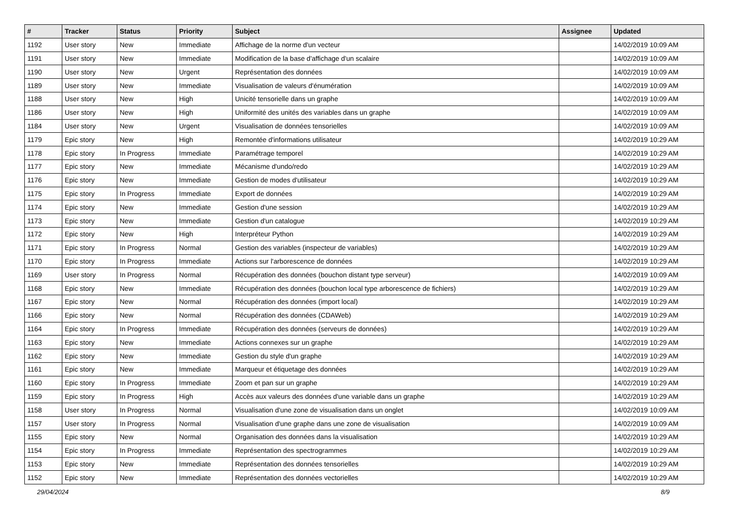| # | Tracker | Status | Priority | Subject | Assignee | Updated |
| --- | --- | --- | --- | --- | --- | --- |
| 1192 | User story | New | Immediate | Affichage de la norme d'un vecteur | | 14/02/2019 10:09 AM |
| 1191 | User story | New | Immediate | Modification de la base d'affichage d'un scalaire | | 14/02/2019 10:09 AM |
| 1190 | User story | New | Urgent | Représentation des données | | 14/02/2019 10:09 AM |
| 1189 | User story | New | Immediate | Visualisation de valeurs d'énumération | | 14/02/2019 10:09 AM |
| 1188 | User story | New | High | Unicité tensorielle dans un graphe | | 14/02/2019 10:09 AM |
| 1186 | User story | New | High | Uniformité des unités des variables dans un graphe | | 14/02/2019 10:09 AM |
| 1184 | User story | New | Urgent | Visualisation de données tensorielles | | 14/02/2019 10:09 AM |
| 1179 | Epic story | New | High | Remontée d'informations utilisateur | | 14/02/2019 10:29 AM |
| 1178 | Epic story | In Progress | Immediate | Paramétrage temporel | | 14/02/2019 10:29 AM |
| 1177 | Epic story | New | Immediate | Mécanisme d'undo/redo | | 14/02/2019 10:29 AM |
| 1176 | Epic story | New | Immediate | Gestion de modes d'utilisateur | | 14/02/2019 10:29 AM |
| 1175 | Epic story | In Progress | Immediate | Export de données | | 14/02/2019 10:29 AM |
| 1174 | Epic story | New | Immediate | Gestion d'une session | | 14/02/2019 10:29 AM |
| 1173 | Epic story | New | Immediate | Gestion d'un catalogue | | 14/02/2019 10:29 AM |
| 1172 | Epic story | New | High | Interpréteur Python | | 14/02/2019 10:29 AM |
| 1171 | Epic story | In Progress | Normal | Gestion des variables (inspecteur de variables) | | 14/02/2019 10:29 AM |
| 1170 | Epic story | In Progress | Immediate | Actions sur l'arborescence de données | | 14/02/2019 10:29 AM |
| 1169 | User story | In Progress | Normal | Récupération des données (bouchon distant type serveur) | | 14/02/2019 10:09 AM |
| 1168 | Epic story | New | Immediate | Récupération des données (bouchon local type arborescence de fichiers) | | 14/02/2019 10:29 AM |
| 1167 | Epic story | New | Normal | Récupération des données (import local) | | 14/02/2019 10:29 AM |
| 1166 | Epic story | New | Normal | Récupération des données (CDAWeb) | | 14/02/2019 10:29 AM |
| 1164 | Epic story | In Progress | Immediate | Récupération des données (serveurs de données) | | 14/02/2019 10:29 AM |
| 1163 | Epic story | New | Immediate | Actions connexes sur un graphe | | 14/02/2019 10:29 AM |
| 1162 | Epic story | New | Immediate | Gestion du style d'un graphe | | 14/02/2019 10:29 AM |
| 1161 | Epic story | New | Immediate | Marqueur et étiquetage des données | | 14/02/2019 10:29 AM |
| 1160 | Epic story | In Progress | Immediate | Zoom et pan sur un graphe | | 14/02/2019 10:29 AM |
| 1159 | Epic story | In Progress | High | Accès aux valeurs des données d'une variable dans un graphe | | 14/02/2019 10:29 AM |
| 1158 | User story | In Progress | Normal | Visualisation d'une zone de visualisation dans un onglet | | 14/02/2019 10:09 AM |
| 1157 | User story | In Progress | Normal | Visualisation d'une graphe dans une zone de visualisation | | 14/02/2019 10:09 AM |
| 1155 | Epic story | New | Normal | Organisation des données dans la visualisation | | 14/02/2019 10:29 AM |
| 1154 | Epic story | In Progress | Immediate | Représentation des spectrogrammes | | 14/02/2019 10:29 AM |
| 1153 | Epic story | New | Immediate | Représentation des données tensorielles | | 14/02/2019 10:29 AM |
| 1152 | Epic story | New | Immediate | Représentation des données vectorielles | | 14/02/2019 10:29 AM |
29/04/2024 8/9